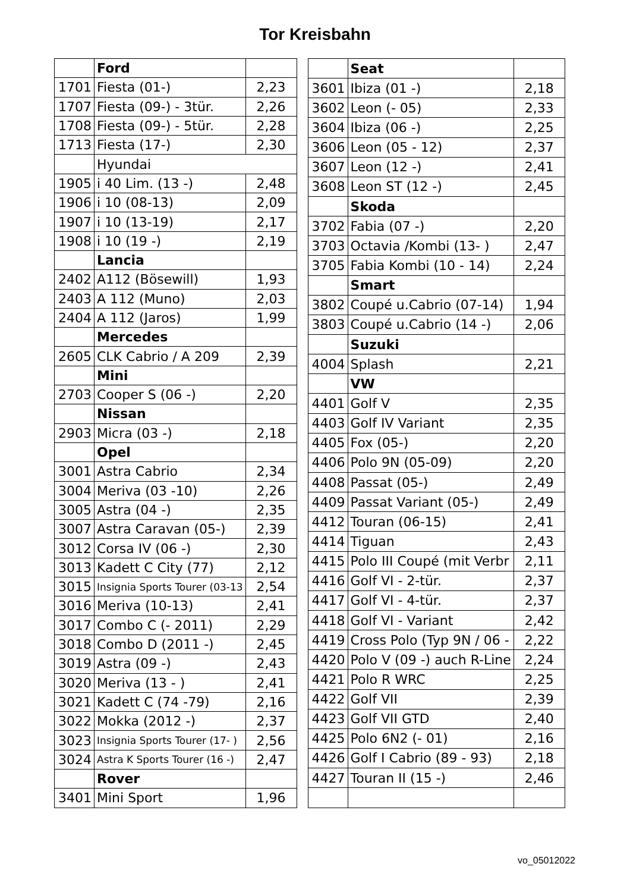Tor Kreisbahn
| | Ford | |
| 1701 | Fiesta (01-) | 2,23 |
| 1707 | Fiesta (09-) - 3tür. | 2,26 |
| 1708 | Fiesta (09-) - 5tür. | 2,28 |
| 1713 | Fiesta (17-) | 2,30 |
| | Hyundai | |
| 1905 | i 40 Lim. (13 -) | 2,48 |
| 1906 | i 10 (08-13) | 2,09 |
| 1907 | i 10 (13-19) | 2,17 |
| 1908 | i 10 (19 -) | 2,19 |
| | Lancia | |
| 2402 | A112 (Bösewill) | 1,93 |
| 2403 | A 112 (Muno) | 2,03 |
| 2404 | A 112 (Jaros) | 1,99 |
| | Mercedes | |
| 2605 | CLK Cabrio / A 209 | 2,39 |
| | Mini | |
| 2703 | Cooper S (06 -) | 2,20 |
| | Nissan | |
| 2903 | Micra (03 -) | 2,18 |
| | Opel | |
| 3001 | Astra Cabrio | 2,34 |
| 3004 | Meriva (03 -10) | 2,26 |
| 3005 | Astra (04 -) | 2,35 |
| 3007 | Astra Caravan (05-) | 2,39 |
| 3012 | Corsa IV (06 -) | 2,30 |
| 3013 | Kadett C City (77) | 2,12 |
| 3015 | Insignia Sports Tourer (03-13 | 2,54 |
| 3016 | Meriva (10-13) | 2,41 |
| 3017 | Combo C (- 2011) | 2,29 |
| 3018 | Combo D (2011 -) | 2,45 |
| 3019 | Astra (09 -) | 2,43 |
| 3020 | Meriva (13 - ) | 2,41 |
| 3021 | Kadett C (74 -79) | 2,16 |
| 3022 | Mokka (2012 -) | 2,37 |
| 3023 | Insignia Sports Tourer (17- ) | 2,56 |
| 3024 | Astra K Sports Tourer (16 -) | 2,47 |
| | Rover | |
| 3401 | Mini Sport | 1,96 |
| | Seat | |
| 3601 | Ibiza (01 -) | 2,18 |
| 3602 | Leon (- 05) | 2,33 |
| 3604 | Ibiza (06 -) | 2,25 |
| 3606 | Leon (05 - 12) | 2,37 |
| 3607 | Leon (12 -) | 2,41 |
| 3608 | Leon ST (12 -) | 2,45 |
| | Skoda | |
| 3702 | Fabia (07 -) | 2,20 |
| 3703 | Octavia /Kombi (13- ) | 2,47 |
| 3705 | Fabia Kombi (10 - 14) | 2,24 |
| | Smart | |
| 3802 | Coupé u.Cabrio (07-14) | 1,94 |
| 3803 | Coupé u.Cabrio (14 -) | 2,06 |
| | Suzuki | |
| 4004 | Splash | 2,21 |
| | VW | |
| 4401 | Golf V | 2,35 |
| 4403 | Golf IV Variant | 2,35 |
| 4405 | Fox (05-) | 2,20 |
| 4406 | Polo 9N (05-09) | 2,20 |
| 4408 | Passat (05-) | 2,49 |
| 4409 | Passat Variant (05-) | 2,49 |
| 4412 | Touran (06-15) | 2,41 |
| 4414 | Tiguan | 2,43 |
| 4415 | Polo III Coupé (mit Verbr | 2,11 |
| 4416 | Golf VI - 2-tür. | 2,37 |
| 4417 | Golf VI - 4-tür. | 2,37 |
| 4418 | Golf VI - Variant | 2,42 |
| 4419 | Cross Polo (Typ 9N / 06 - | 2,22 |
| 4420 | Polo V (09 -) auch R-Line | 2,24 |
| 4421 | Polo R WRC | 2,25 |
| 4422 | Golf VII | 2,39 |
| 4423 | Golf VII GTD | 2,40 |
| 4425 | Polo 6N2 (- 01) | 2,16 |
| 4426 | Golf I Cabrio (89 - 93) | 2,18 |
| 4427 | Touran II (15 -) | 2,46 |
vo_05012022